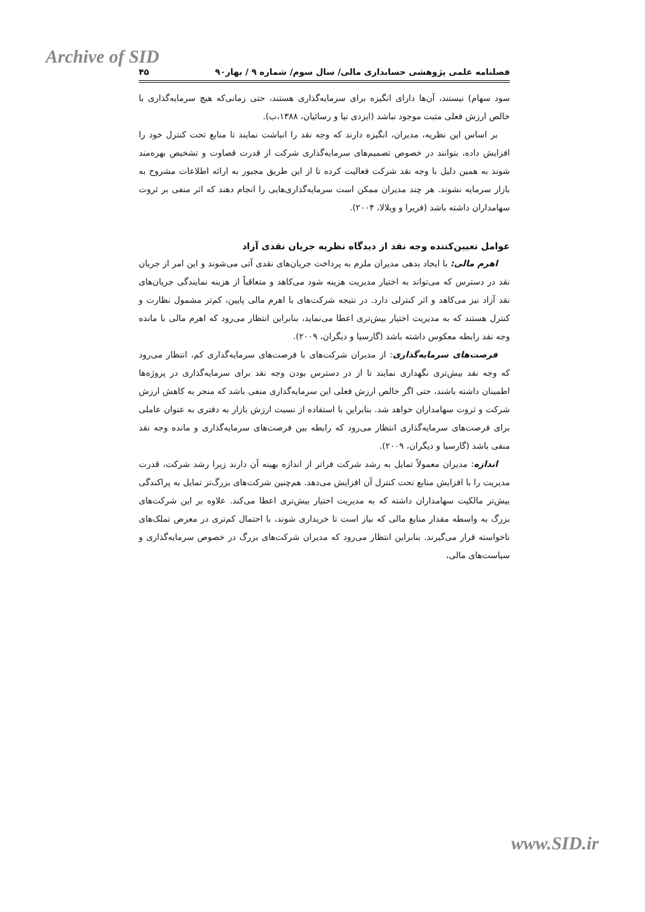Archive of SID
فصلنامه علمی پژوهشی حسابداری مالی/ سال سوم/ شماره ۹ / بهار۹۰ ۴۵
سود سهام) نیستند، آن‌ها دارای انگیزه برای سرمایه‌گذاری هستند، حتی زمانی‌که هیچ سرمایه‌گذاری با خالص ارزش فعلی مثبت موجود نباشد (ایزدی نیا و رسائیان، ۱۳۸۸،ب).
بر اساس این نظریه، مدیران، انگیزه دارند که وجه نقد را انباشت نمایند تا منابع تحت کنترل خود را افزایش داده، بتوانند در خصوص تصمیم‌های سرمایه‌گذاری شرکت از قدرت قضاوت و تشخیص بهره‌مند شوند به همین دلیل با وجه نقد شرکت فعالیت کرده تا از این طریق مجبور به ارائه اطلاعات مشروح به بازار سرمایه نشوند. هر چند مدیران ممکن است سرمایه‌گذاری‌هایی را انجام دهند که اثر منفی بر ثروت سهامداران داشته باشد (فریرا و ویلالا، ۲۰۰۴).
عوامل تعیین‌کننده وجه نقد از دیدگاه نظریه جریان نقدی آزاد
اهرم مالی: با ایجاد بدهی مدیران ملزم به پرداخت جریان‌های نقدی آتی می‌شوند و این امر از جریان نقد در دسترس که می‌تواند به اختیار مدیریت هزینه شود می‌کاهد و متعاقباً از هزینه نمایندگی جریان‌های نقد آزاد نیز می‌کاهد و اثر کنترلی دارد. در نتیجه شرکت‌های با اهرم مالی پایین، کم‌تر مشمول نظارت و کنترل هستند که به مدیریت اختیار بیش‌تری اعطا می‌نماید، بنابراین انتظار می‌رود که اهرم مالی با مانده وجه نقد رابطه معکوس داشته باشد (گارسیا و دیگران، ۲۰۰۹).
فرصت‌های سرمایه‌گذاری: از مدیران شرکت‌های با فرصت‌های سرمایه‌گذاری کم، انتظار می‌رود که وجه نقد بیش‌تری نگهداری نمایند تا از در دسترس بودن وجه نقد برای سرمایه‌گذاری در پروژه‌ها اطمینان داشته باشند، حتی اگر خالص ارزش فعلی این سرمایه‌گذاری منفی باشد که منجر به کاهش ارزش شرکت و ثروت سهامداران خواهد شد. بنابراین با استفاده از نسبت ارزش بازار به دفتری به عنوان عاملی برای فرصت‌های سرمایه‌گذاری انتظار می‌رود که رابطه بین فرصت‌های سرمایه‌گذاری و مانده وجه نقد منفی باشد (گارسیا و دیگران، ۲۰۰۹).
اندازه: مدیران معمولاً تمایل به رشد شرکت فراتر از اندازه بهینه آن دارند زیرا رشد شرکت، قدرت مدیریت را با افزایش منابع تحت کنترل آن افزایش می‌دهد. هم‌چنین شرکت‌های بزرگ‌تر تمایل به پراکندگی بیش‌تر مالکیت سهامداران داشته که به مدیریت اختیار بیش‌تری اعطا می‌کند. علاوه بر این شرکت‌های بزرگ به واسطه مقدار منابع مالی که نیاز است تا خریداری شوند، با احتمال کم‌تری در معرض تملک‌های ناخواسته قرار می‌گیرند. بنابراین انتظار می‌رود که مدیران شرکت‌های بزرگ در خصوص سرمایه‌گذاری و سیاست‌های مالی،
www.SID.ir